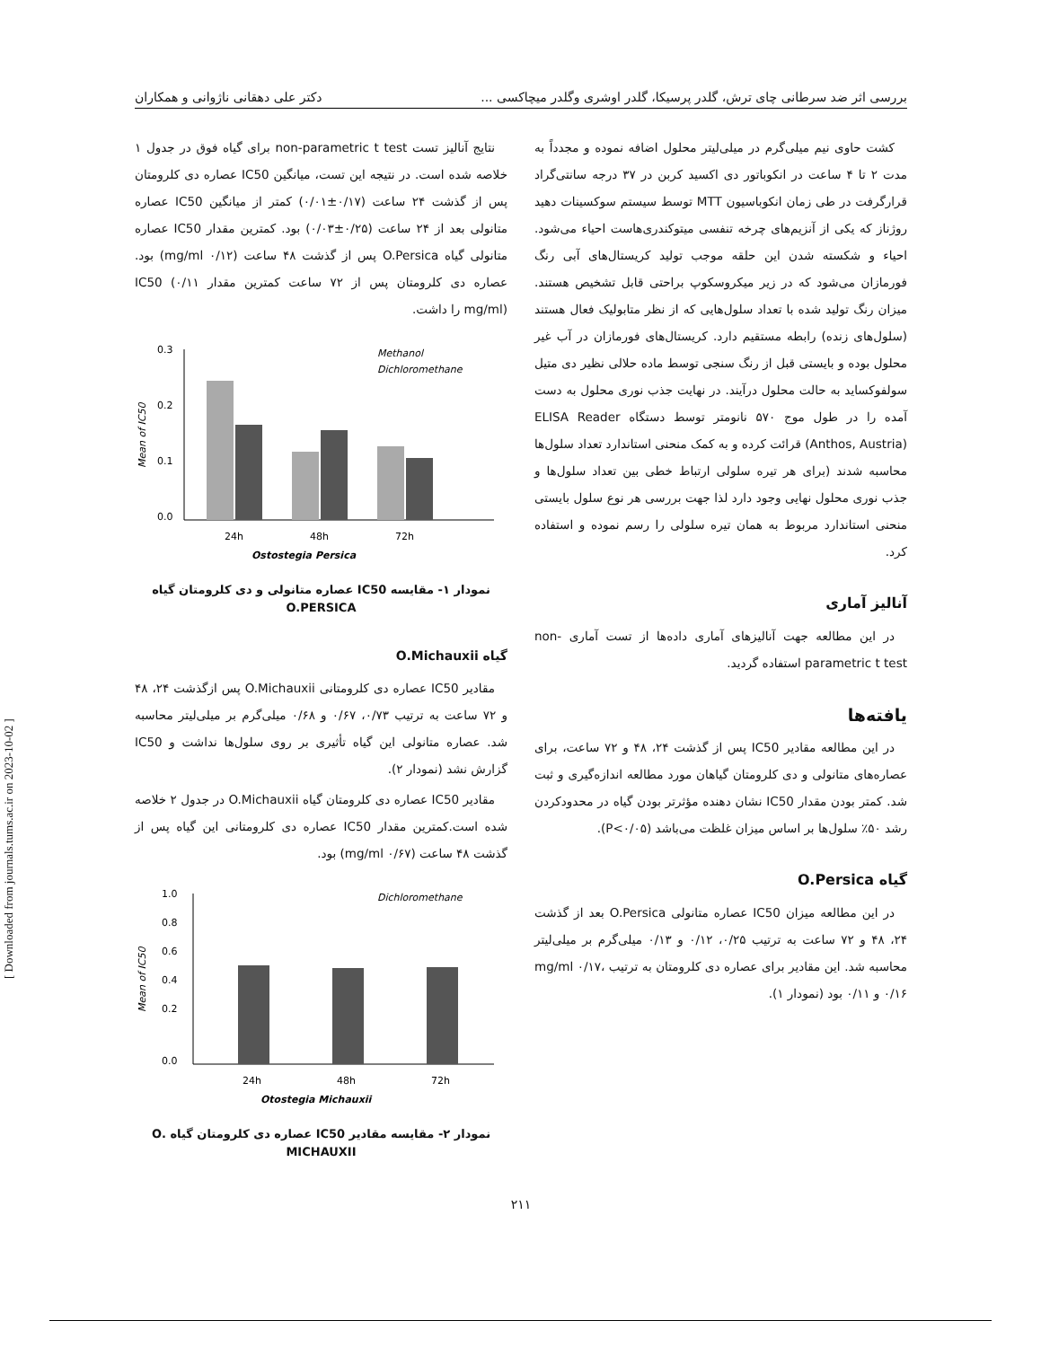بررسی اثر ضد سرطانی چای ترش، گلدر پرسیکا، گلدر اوشری وگلدر میچاکسی ... دکتر علی دهقانی ناژوانی و همکاران
کشت حاوی نیم میلی‌گرم در میلی‌لیتر محلول اضافه نموده و مجدداً به مدت ۲ تا ۴ ساعت در انکوباتور دی اکسید کربن در ۳۷ درجه سانتی‌گراد قرارگرفت در طی زمان انکوباسیون MTT توسط سیستم سوکسینات دهید روژناز که یکی از آنزیم‌های چرخه تنفسی میتوکندری‌هاست احیاء می‌شود. احیاء و شکسته شدن این حلقه موجب تولید کریستال‌های آبی رنگ فورمازان می‌شود که در زیر میکروسکوپ براحتی قابل تشخیص هستند. میزان رنگ تولید شده با تعداد سلول‌هایی که از نظر متابولیک فعال هستند (سلول‌های زنده) رابطه مستقیم دارد. کریستال‌های فورمازان در آب غیر محلول بوده و بایستی قبل از رنگ سنجی توسط ماده حلالی نظیر دی متیل سولفوکساید به حالت محلول درآیند. در نهایت جذب نوری محلول به دست آمده را در طول موج ۵۷۰ نانومتر توسط دستگاه ELISA Reader (Anthos, Austria) قرائت کرده و به کمک منحنی استاندارد تعداد سلول‌ها محاسبه شدند (برای هر تیره سلولی ارتباط خطی بین تعداد سلول‌ها و جذب نوری محلول نهایی وجود دارد لذا جهت بررسی هر نوع سلول بایستی منحنی استاندارد مربوط به همان تیره سلولی را رسم نموده و استفاده کرد.
آنالیز آماری
در این مطالعه جهت آنالیزهای آماری داده‌ها از تست آماری non-parametric t test استفاده گردید.
یافته‌ها
در این مطالعه مقادیر IC50 پس از گذشت ۲۴، ۴۸ و ۷۲ ساعت، برای عصاره‌های متانولی و دی کلرومتان گیاهان مورد مطالعه اندازه‌گیری و ثبت شد. کمتر بودن مقدار IC50 نشان دهنده مؤثرتر بودن گیاه در محدودکردن رشد ۵۰٪ سلول‌ها بر اساس میزان غلظت می‌باشد (P<۰/۰۵).
گیاه O.Persica
در این مطالعه میزان IC50 عصاره متانولی O.Persica بعد از گذشت ۲۴، ۴۸ و ۷۲ ساعت به ترتیب ۰/۲۵، ۰/۱۲ و ۰/۱۳ میلی‌گرم بر میلی‌لیتر محاسبه شد. این مقادیر برای عصاره دی کلرومتان به ترتیب mg/ml ۰/۱۷، ۰/۱۶ و ۰/۱۱ بود (نمودار ۱).
نتایج آنالیز تست non-parametric t test برای گیاه فوق در جدول ۱ خلاصه شده است. در نتیجه این تست، میانگین IC50 عصاره دی کلرومتان پس از گذشت ۲۴ ساعت (۰/۱۷±۰/۰۱) کمتر از میانگین IC50 عصاره متانولی بعد از ۲۴ ساعت (۰/۲۵±۰/۰۳) بود. کمترین مقدار IC50 عصاره متانولی گیاه O.Persica پس از گذشت ۴۸ ساعت (۰/۱۲ mg/ml) بود. عصاره دی کلرومتان پس از ۷۲ ساعت کمترین مقدار IC50 (۰/۱۱ mg/ml) را داشت.
Mean of IC50
0.3
0.2
0.1
0.0
24h
48h
72h
Ostostegia Persica
Methanol
Dichloromethane
نمودار ۱- مقایسه IC50 عصاره متانولی و دی کلرومتان گیاه
O.PERSICA
گیاه O.Michauxii
مقادیر IC50 عصاره دی کلرومتانی O.Michauxii پس ازگذشت ۲۴، ۴۸ و ۷۲ ساعت به ترتیب ۰/۷۳، ۰/۶۷ و ۰/۶۸ میلی‌گرم بر میلی‌لیتر محاسبه شد. عصاره متانولی این گیاه تأثیری بر روی سلول‌ها نداشت و IC50 گزارش نشد (نمودار ۲).
مقادیر IC50 عصاره دی کلرومتان گیاه O.Michauxii در جدول ۲ خلاصه شده است.کمترین مقدار IC50 عصاره دی کلرومتانی این گیاه پس از گذشت ۴۸ ساعت (۰/۶۷ mg/ml) بود.
Mean of IC50
1.0
0.8
0.6
0.4
0.2
0.0
24h
48h
72h
Otostegia Michauxii
Dichloromethane
نمودار ۲- مقایسه مقادیر IC50 عصاره دی کلرومتان گیاه .O
MICHAUXII
۲۱۱
[ Downloaded from journals.tums.ac.ir on 2023-10-02 ]